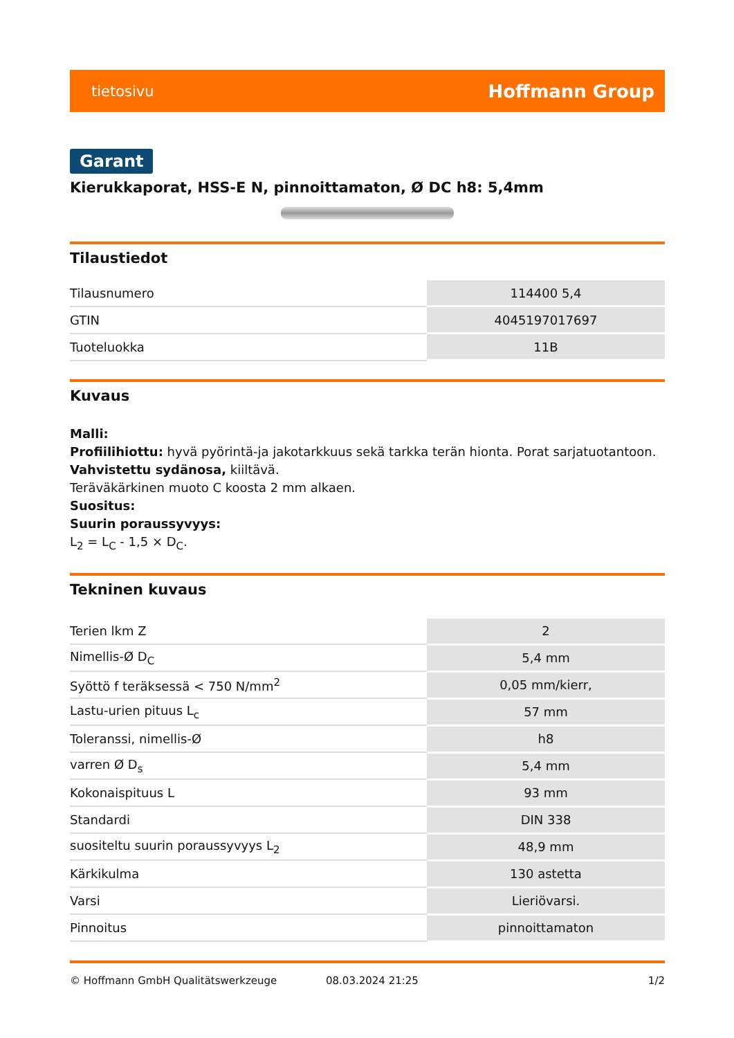tietosivu Hoffmann Group
Garant
Kierukkaporat, HSS-E N, pinnoittamaton, Ø DC h8: 5,4mm
Tilaustiedot
| Tilausnumero | 114400 5,4 |
| GTIN | 4045197017697 |
| Tuoteluokka | 11B |
Kuvaus
Malli:
Profiilihiottu: hyvä pyörintä-ja jakotarkkuus sekä tarkka terän hionta. Porat sarjatuotantoon.
Vahvistettu sydänosa, kiiltävä.
Teräväkärkinen muoto C koosta 2 mm alkaen.
Suositus:
Suurin poraussyvyys:
L<sub>2</sub> = L<sub>C</sub> - 1,5 × D<sub>C</sub>.
Tekninen kuvaus
| Terien lkm Z | 2 |
| Nimellis-Ø D<sub>C</sub> | 5,4 mm |
| Syöttö f teräksessä < 750 N/mm<sup>2</sup> | 0,05 mm/kierr, |
| Lastu-urien pituus L<sub>c</sub> | 57 mm |
| Toleranssi, nimellis-Ø | h8 |
| varren Ø D<sub>s</sub> | 5,4 mm |
| Kokonaispituus L | 93 mm |
| Standardi | DIN 338 |
| suositeltu suurin poraussyvyys L<sub>2</sub> | 48,9 mm |
| Kärkikulma | 130 astetta |
| Varsi | Lieriövarsi. |
| Pinnoitus | pinnoittamaton |
© Hoffmann GmbH Qualitätswerkzeuge 08.03.2024 21:25 1/2